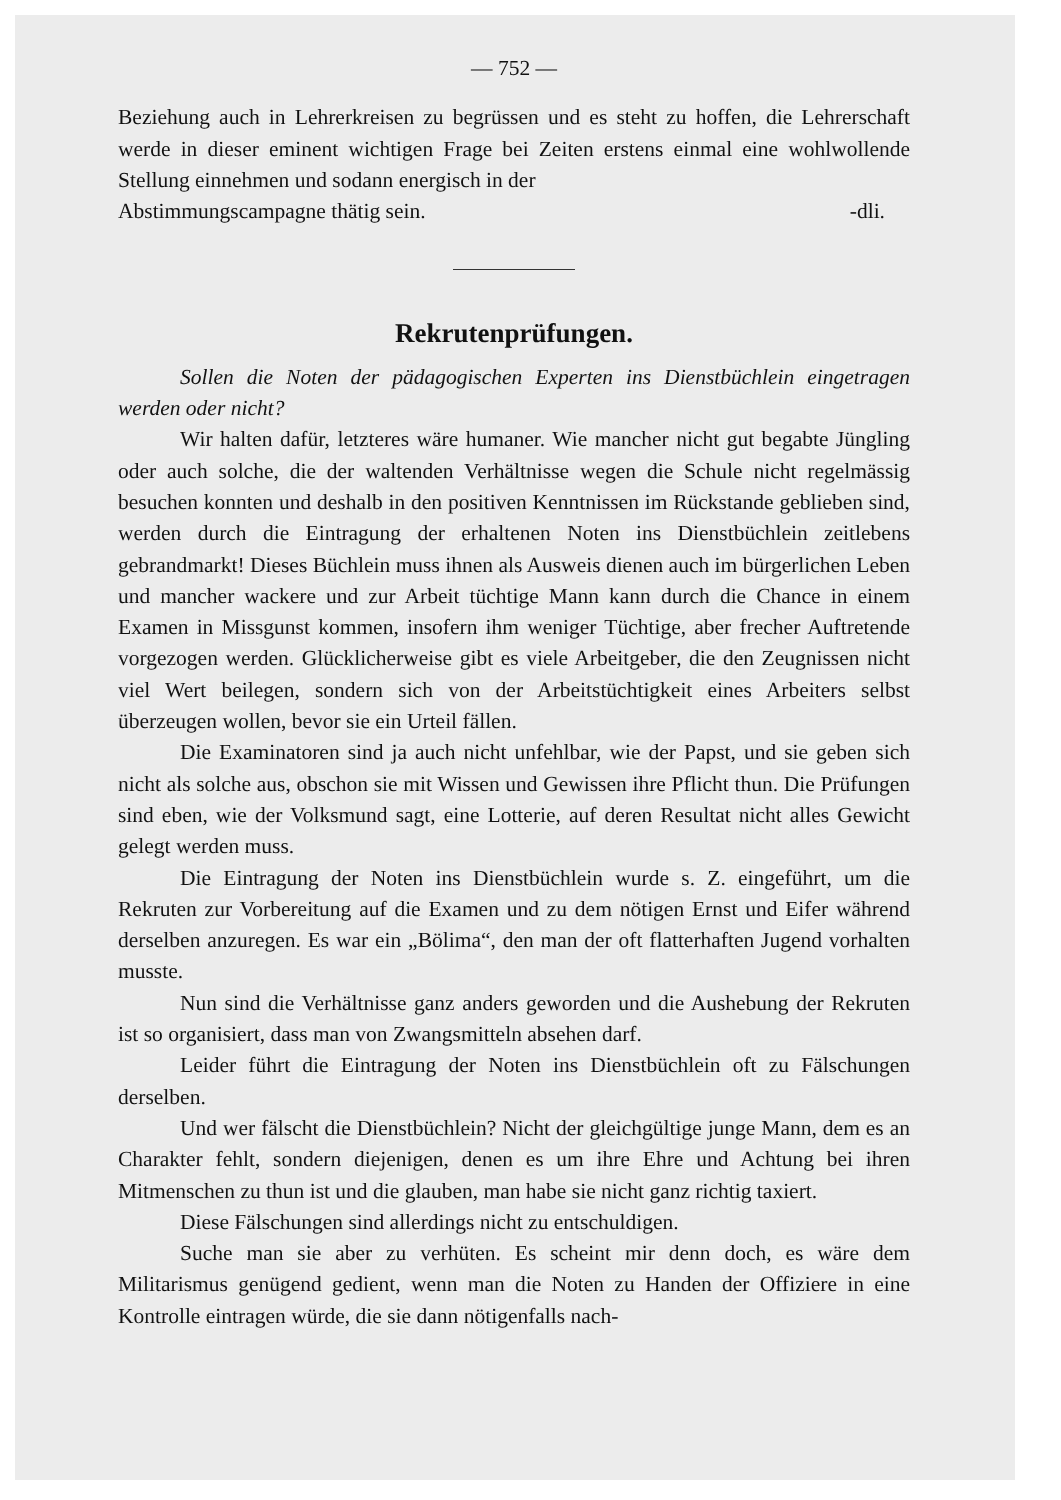— 752 —
Beziehung auch in Lehrerkreisen zu begrüssen und es steht zu hoffen, die Lehrerschaft werde in dieser eminent wichtigen Frage bei Zeiten erstens einmal eine wohlwollende Stellung einnehmen und sodann energisch in der
Abstimmungscampagne thätig sein. -dli.
Rekrutenprüfungen.
Sollen die Noten der pädagogischen Experten ins Dienstbüchlein eingetragen werden oder nicht?
Wir halten dafür, letzteres wäre humaner. Wie mancher nicht gut begabte Jüngling oder auch solche, die der waltenden Verhältnisse wegen die Schule nicht regelmässig besuchen konnten und deshalb in den positiven Kenntnissen im Rückstande geblieben sind, werden durch die Eintragung der erhaltenen Noten ins Dienstbüchlein zeitlebens gebrandmarkt! Dieses Büchlein muss ihnen als Ausweis dienen auch im bürgerlichen Leben und mancher wackere und zur Arbeit tüchtige Mann kann durch die Chance in einem Examen in Missgunst kommen, insofern ihm weniger Tüchtige, aber frecher Auftretende vorgezogen werden. Glücklicherweise gibt es viele Arbeitgeber, die den Zeugnissen nicht viel Wert beilegen, sondern sich von der Arbeitstüchtigkeit eines Arbeiters selbst überzeugen wollen, bevor sie ein Urteil fällen.
Die Examinatoren sind ja auch nicht unfehlbar, wie der Papst, und sie geben sich nicht als solche aus, obschon sie mit Wissen und Gewissen ihre Pflicht thun. Die Prüfungen sind eben, wie der Volksmund sagt, eine Lotterie, auf deren Resultat nicht alles Gewicht gelegt werden muss.
Die Eintragung der Noten ins Dienstbüchlein wurde s. Z. eingeführt, um die Rekruten zur Vorbereitung auf die Examen und zu dem nötigen Ernst und Eifer während derselben anzuregen. Es war ein „Bölima“, den man der oft flatterhaften Jugend vorhalten musste.
Nun sind die Verhältnisse ganz anders geworden und die Aushebung der Rekruten ist so organisiert, dass man von Zwangsmitteln absehen darf.
Leider führt die Eintragung der Noten ins Dienstbüchlein oft zu Fälschungen derselben.
Und wer fälscht die Dienstbüchlein? Nicht der gleichgültige junge Mann, dem es an Charakter fehlt, sondern diejenigen, denen es um ihre Ehre und Achtung bei ihren Mitmenschen zu thun ist und die glauben, man habe sie nicht ganz richtig taxiert.
Diese Fälschungen sind allerdings nicht zu entschuldigen.
Suche man sie aber zu verhüten. Es scheint mir denn doch, es wäre dem Militarismus genügend gedient, wenn man die Noten zu Handen der Offiziere in eine Kontrolle eintragen würde, die sie dann nötigenfalls nach-